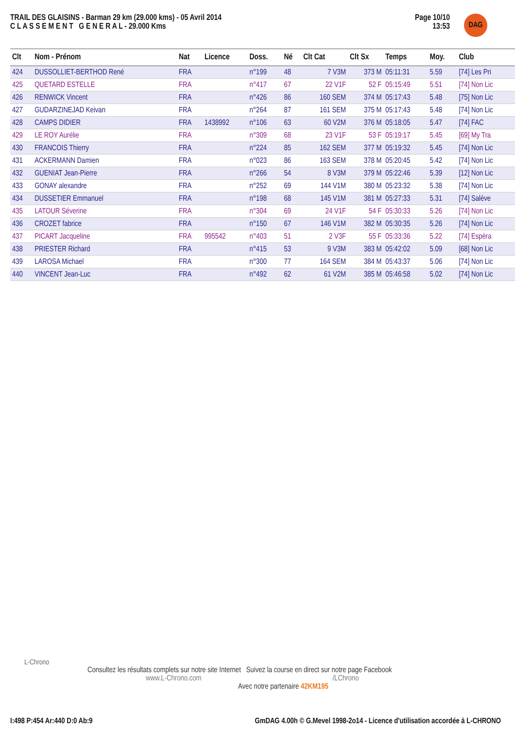Page 10/10
13:53
TRAIL DES GLAISINS - Barman 29 km (29.000 kms) - 05 Avril 2014
C L A S S E M E N T G E N E R A L - 29.000 Kms
DAG
| Clt | Nom - Prénom | Nat | Licence | Doss. | Né | Clt Cat | Clt Sx | Temps | Moy. | Club |
| --- | --- | --- | --- | --- | --- | --- | --- | --- | --- | --- |
| 424 | DUSSOLLIET-BERTHOD René | FRA | | n°199 | 48 | 7 V3M | 373 M | 05:11:31 | 5.59 | [74] Les Pri |
| 425 | QUETARD ESTELLE | FRA | | n°417 | 67 | 22 V1F | 52 F | 05:15:49 | 5.51 | [74] Non Lic |
| 426 | RENWICK Vincent | FRA | | n°426 | 86 | 160 SEM | 374 M | 05:17:43 | 5.48 | [75] Non Lic |
| 427 | GUDARZINEJAD Keivan | FRA | | n°264 | 87 | 161 SEM | 375 M | 05:17:43 | 5.48 | [74] Non Lic |
| 428 | CAMPS DIDIER | FRA | 1438992 | n°106 | 63 | 60 V2M | 376 M | 05:18:05 | 5.47 | [74] FAC |
| 429 | LE ROY Aurélie | FRA | | n°309 | 68 | 23 V1F | 53 F | 05:19:17 | 5.45 | [69] My Tra |
| 430 | FRANCOIS Thierry | FRA | | n°224 | 85 | 162 SEM | 377 M | 05:19:32 | 5.45 | [74] Non Lic |
| 431 | ACKERMANN Damien | FRA | | n°023 | 86 | 163 SEM | 378 M | 05:20:45 | 5.42 | [74] Non Lic |
| 432 | GUENIAT Jean-Pierre | FRA | | n°266 | 54 | 8 V3M | 379 M | 05:22:46 | 5.39 | [12] Non Lic |
| 433 | GONAY alexandre | FRA | | n°252 | 69 | 144 V1M | 380 M | 05:23:32 | 5.38 | [74] Non Lic |
| 434 | DUSSETIER Emmanuel | FRA | | n°198 | 68 | 145 V1M | 381 M | 05:27:33 | 5.31 | [74] Salève |
| 435 | LATOUR Séverine | FRA | | n°304 | 69 | 24 V1F | 54 F | 05:30:33 | 5.26 | [74] Non Lic |
| 436 | CROZET fabrice | FRA | | n°150 | 67 | 146 V1M | 382 M | 05:30:35 | 5.26 | [74] Non Lic |
| 437 | PICART Jacqueline | FRA | 995542 | n°403 | 51 | 2 V3F | 55 F | 05:33:36 | 5.22 | [74] Espèra |
| 438 | PRIESTER Richard | FRA | | n°415 | 53 | 9 V3M | 383 M | 05:42:02 | 5.09 | [68] Non Lic |
| 439 | LAROSA Michael | FRA | | n°300 | 77 | 164 SEM | 384 M | 05:43:37 | 5.06 | [74] Non Lic |
| 440 | VINCENT Jean-Luc | FRA | | n°492 | 62 | 61 V2M | 385 M | 05:46:58 | 5.02 | [74] Non Lic |
L-Chrono
Consultez les résultats complets sur notre site Internet Suivez la course en direct sur notre page Facebook
www.L-Chrono.com /LChrono
Avec notre partenaire 42KM195
GmDAG 4.00h © G.Mevel 1998-2o14 - Licence d'utilisation accordée à L-CHRONO I:498 P:454 Ar:440 D:0 Ab:9